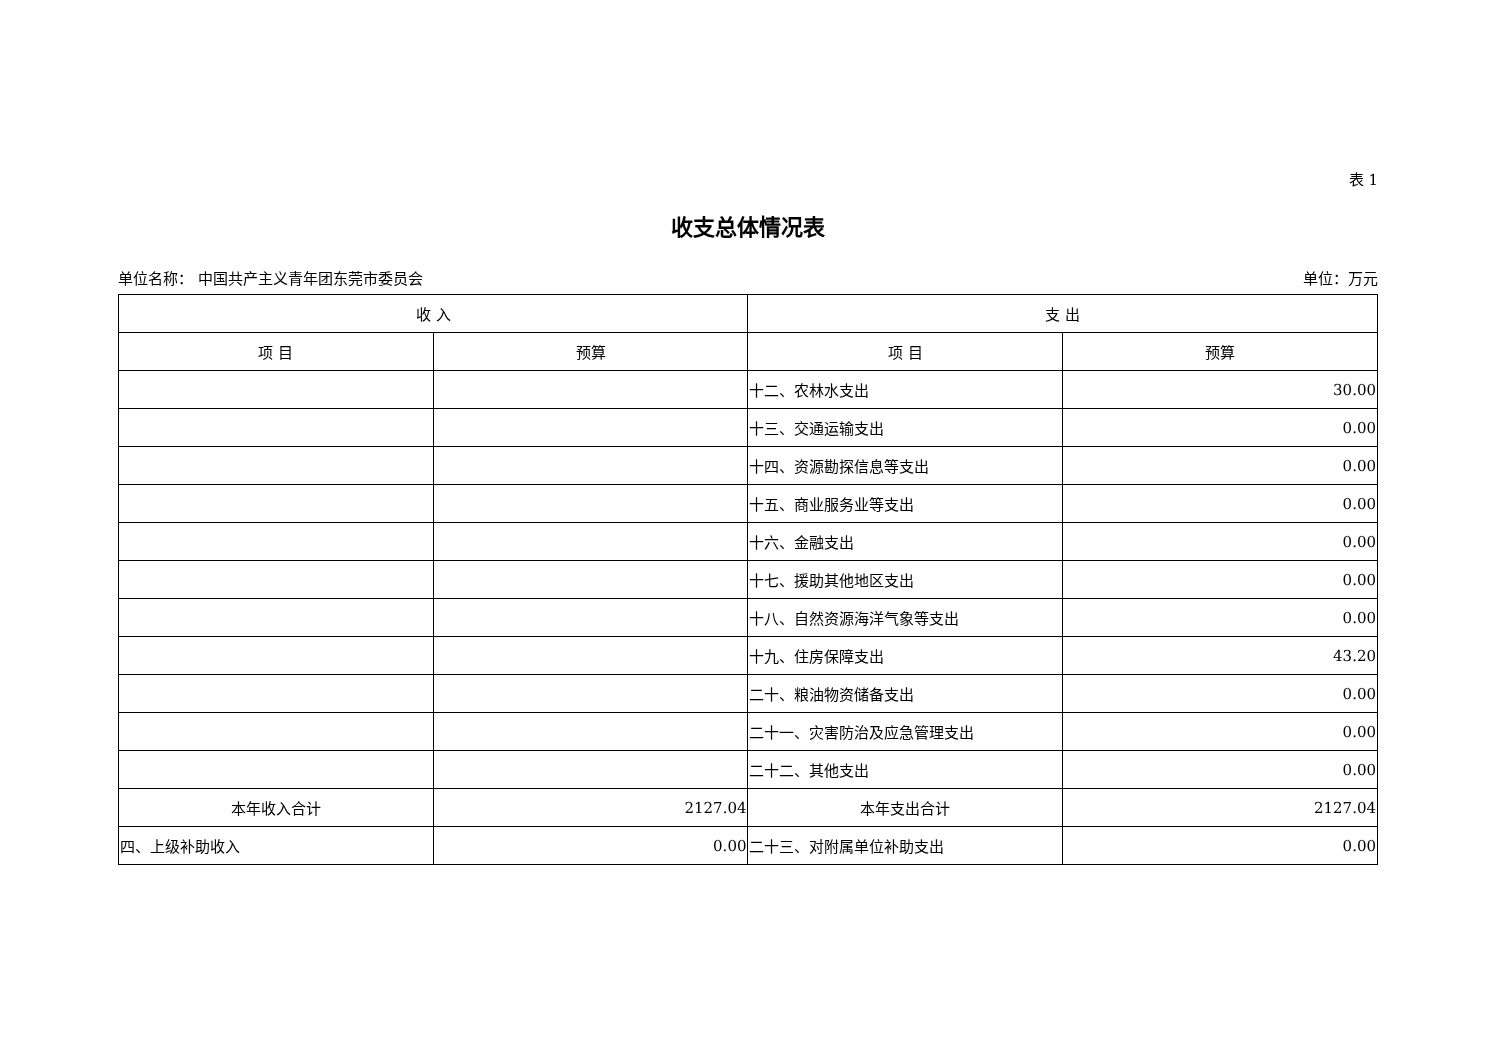表 1
收支总体情况表
单位名称： 中国共产主义青年团东莞市委员会 单位：万元
| 收 入 | | 支 出 | |
| --- | --- | --- | --- |
| 项 目 | 预算 | 项 目 | 预算 |
| | | 十二、农林水支出 | 30.00 |
| | | 十三、交通运输支出 | 0.00 |
| | | 十四、资源勘探信息等支出 | 0.00 |
| | | 十五、商业服务业等支出 | 0.00 |
| | | 十六、金融支出 | 0.00 |
| | | 十七、援助其他地区支出 | 0.00 |
| | | 十八、自然资源海洋气象等支出 | 0.00 |
| | | 十九、住房保障支出 | 43.20 |
| | | 二十、粮油物资储备支出 | 0.00 |
| | | 二十一、灾害防治及应急管理支出 | 0.00 |
| | | 二十二、其他支出 | 0.00 |
| 本年收入合计 | 2127.04 | 本年支出合计 | 2127.04 |
| 四、上级补助收入 | 0.00 | 二十三、对附属单位补助支出 | 0.00 |